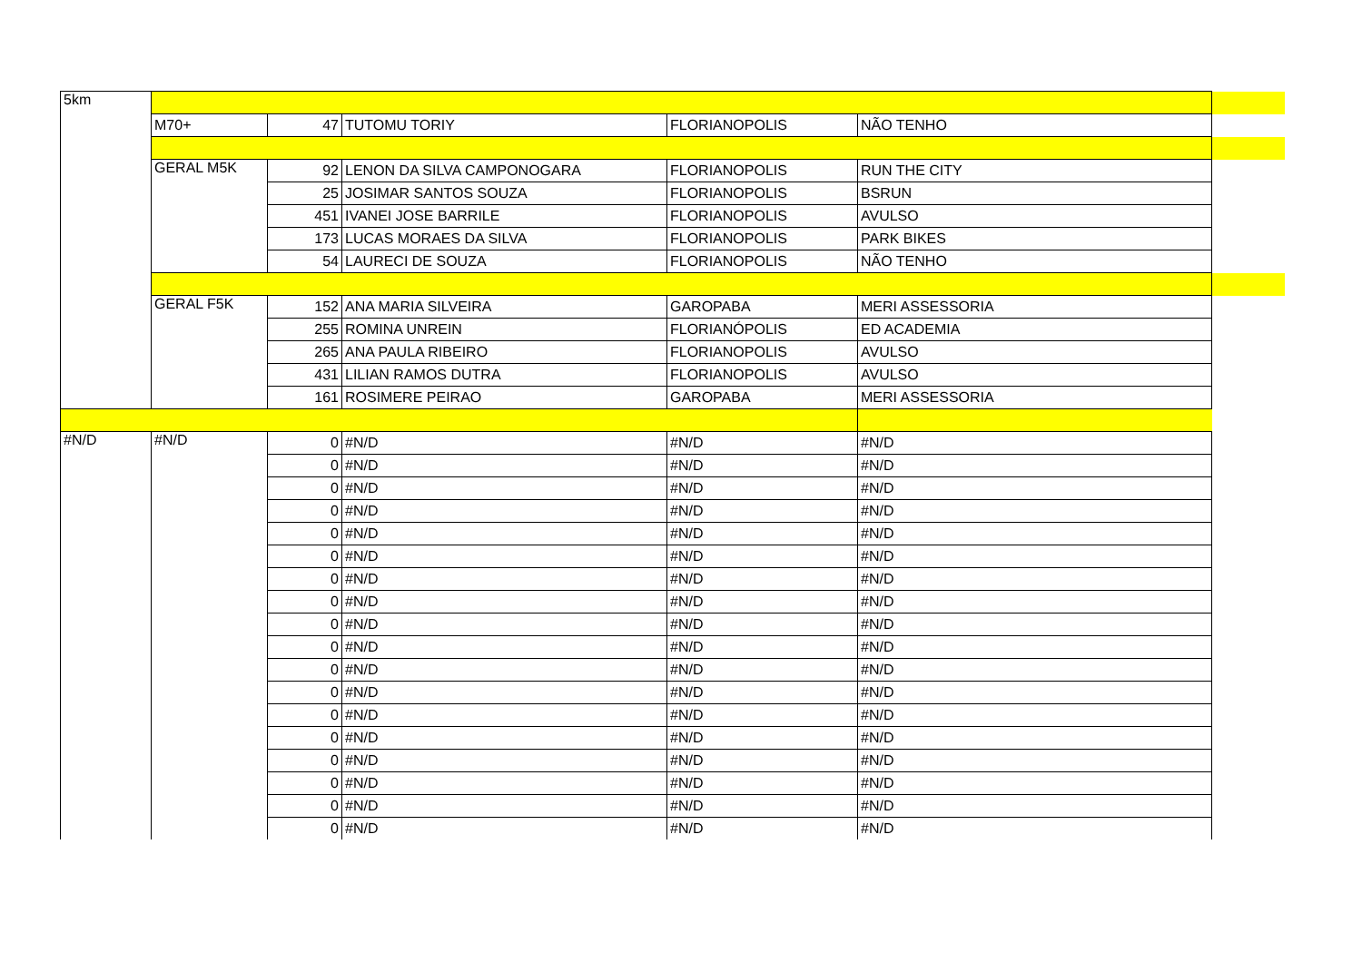| 5km | | | | | | |
| | M70+ | 47 | TUTOMU TORIY | FLORIANOPOLIS | NÃO TENHO | |
| | GERAL M5K | 92 | LENON DA SILVA CAMPONOGARA | FLORIANOPOLIS | RUN THE CITY | |
| | | 25 | JOSIMAR SANTOS SOUZA | FLORIANOPOLIS | BSRUN | |
| | | 451 | IVANEI JOSE BARRILE | FLORIANOPOLIS | AVULSO | |
| | | 173 | LUCAS MORAES DA SILVA | FLORIANOPOLIS | PARK BIKES | |
| | | 54 | LAURECI DE SOUZA | FLORIANOPOLIS | NÃO TENHO | |
| | GERAL F5K | 152 | ANA MARIA SILVEIRA | GAROPABA | MERI ASSESSORIA | |
| | | 255 | ROMINA UNREIN | FLORIANÓPOLIS | ED ACADEMIA | |
| | | 265 | ANA PAULA RIBEIRO | FLORIANOPOLIS | AVULSO | |
| | | 431 | LILIAN RAMOS DUTRA | FLORIANOPOLIS | AVULSO | |
| | | 161 | ROSIMERE PEIRAO | GAROPABA | MERI ASSESSORIA | |
| #N/D | #N/D | 0 | #N/D | #N/D | #N/D | |
| | | 0 | #N/D | #N/D | #N/D | |
| | | 0 | #N/D | #N/D | #N/D | |
| | | 0 | #N/D | #N/D | #N/D | |
| | | 0 | #N/D | #N/D | #N/D | |
| | | 0 | #N/D | #N/D | #N/D | |
| | | 0 | #N/D | #N/D | #N/D | |
| | | 0 | #N/D | #N/D | #N/D | |
| | | 0 | #N/D | #N/D | #N/D | |
| | | 0 | #N/D | #N/D | #N/D | |
| | | 0 | #N/D | #N/D | #N/D | |
| | | 0 | #N/D | #N/D | #N/D | |
| | | 0 | #N/D | #N/D | #N/D | |
| | | 0 | #N/D | #N/D | #N/D | |
| | | 0 | #N/D | #N/D | #N/D | |
| | | 0 | #N/D | #N/D | #N/D | |
| | | 0 | #N/D | #N/D | #N/D | |
| | | 0 | #N/D | #N/D | #N/D | |